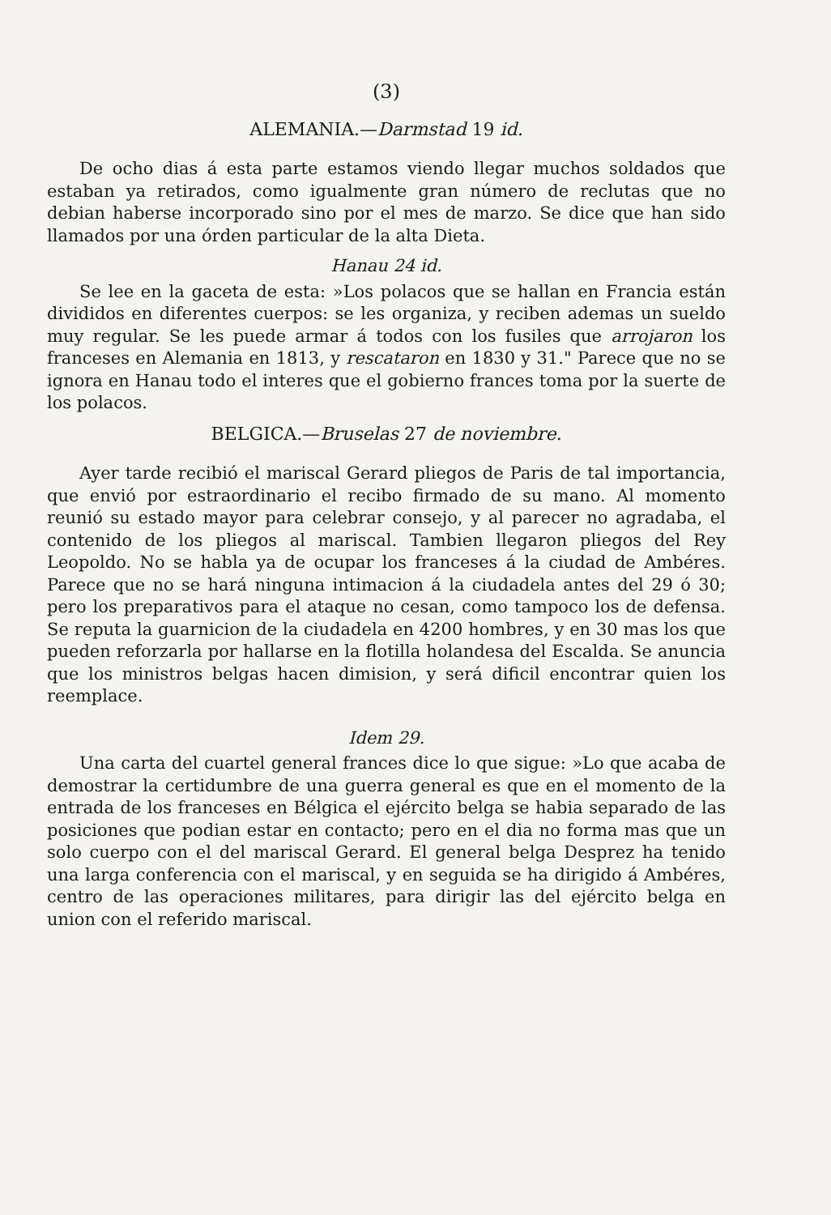(3)
ALEMANIA.—Darmstad 19 id.
De ocho dias á esta parte estamos viendo llegar muchos soldados que estaban ya retirados, como igualmente gran número de reclutas que no debian haberse incorporado sino por el mes de marzo. Se dice que han sido llamados por una órden particular de la alta Dieta.
Hanau 24 id.
Se lee en la gaceta de esta: »Los polacos que se hallan en Francia están divididos en diferentes cuerpos: se les organiza, y reciben ademas un sueldo muy regular. Se les puede armar á todos con los fusiles que arrojaron los franceses en Alemania en 1813, y rescataron en 1830 y 31." Parece que no se ignora en Hanau todo el interes que el gobierno frances toma por la suerte de los polacos.
BELGICA.—Bruselas 27 de noviembre.
Ayer tarde recibió el mariscal Gerard pliegos de Paris de tal importancia, que envió por estraordinario el recibo firmado de su mano. Al momento reunió su estado mayor para celebrar consejo, y al parecer no agradaba, el contenido de los pliegos al mariscal. Tambien llegaron pliegos del Rey Leopoldo. No se habla ya de ocupar los franceses á la ciudad de Ambéres. Parece que no se hará ninguna intimacion á la ciudadela antes del 29 ó 30; pero los preparativos para el ataque no cesan, como tampoco los de defensa. Se reputa la guarnicion de la ciudadela en 4200 hombres, y en 30 mas los que pueden reforzarla por hallarse en la flotilla holandesa del Escalda. Se anuncia que los ministros belgas hacen dimision, y será dificil encontrar quien los reemplace.
Idem 29.
Una carta del cuartel general frances dice lo que sigue: »Lo que acaba de demostrar la certidumbre de una guerra general es que en el momento de la entrada de los franceses en Bélgica el ejército belga se habia separado de las posiciones que podian estar en contacto; pero en el dia no forma mas que un solo cuerpo con el del mariscal Gerard. El general belga Desprez ha tenido una larga conferencia con el mariscal, y en seguida se ha dirigido á Ambéres, centro de las operaciones militares, para dirigir las del ejército belga en union con el referido mariscal.